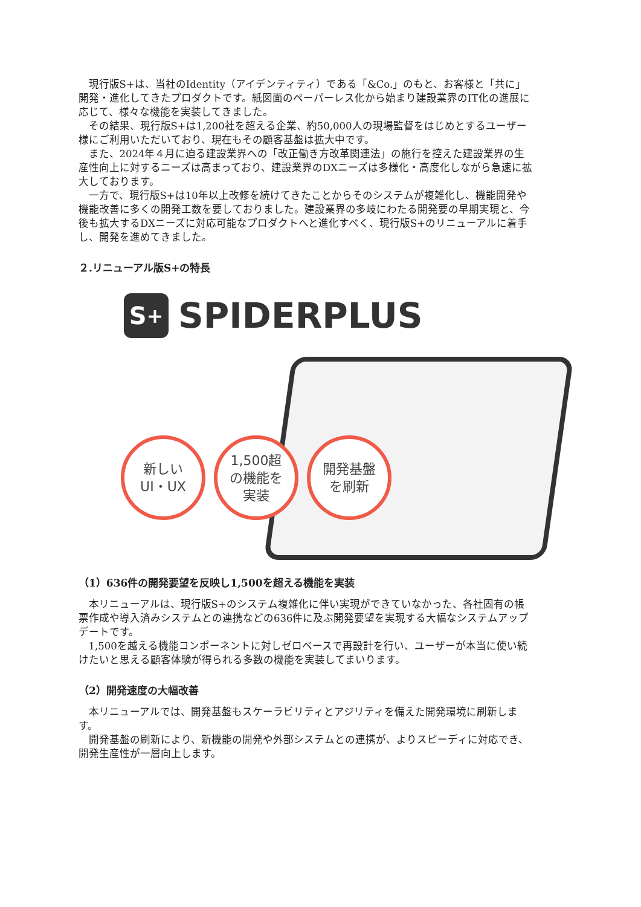現行版S+は、当社のIdentity（アイデンティティ）である「&Co.」のもと、お客様と「共に」開発・進化してきたプロダクトです。紙図面のペーパーレス化から始まり建設業界のIT化の進展に応じて、様々な機能を実装してきました。
その結果、現行版S+は1,200社を超える企業、約50,000人の現場監督をはじめとするユーザー様にご利用いただいており、現在もその顧客基盤は拡大中です。
また、2024年４月に迫る建設業界への「改正働き方改革関連法」の施行を控えた建設業界の生産性向上に対するニーズは高まっており、建設業界のDXニーズは多様化・高度化しながら急速に拡大しております。
一方で、現行版S+は10年以上改修を続けてきたことからそのシステムが複雑化し、機能開発や機能改善に多くの開発工数を要しておりました。建設業界の多岐にわたる開発要の早期実現と、今後も拡大するDXニーズに対応可能なプロダクトへと進化すべく、現行版S+のリニューアルに着手し、開発を進めてきました。
２.リニューアル版S+の特長
S<sup>+</sup>
SPIDERPLUS
新しい
UI・UX
1,500超
の機能を
実装
開発基盤
を刷新
（1）636件の開発要望を反映し1,500を超える機能を実装
本リニューアルは、現行版S+のシステム複雑化に伴い実現ができていなかった、各社固有の帳票作成や導入済みシステムとの連携などの636件に及ぶ開発要望を実現する大幅なシステムアップデートです。
1,500を越える機能コンポーネントに対しゼロベースで再設計を行い、ユーザーが本当に使い続けたいと思える顧客体験が得られる多数の機能を実装してまいります。
（2）開発速度の大幅改善
本リニューアルでは、開発基盤もスケーラビリティとアジリティを備えた開発環境に刷新します。
開発基盤の刷新により、新機能の開発や外部システムとの連携が、よりスピーディに対応でき、開発生産性が一層向上します。